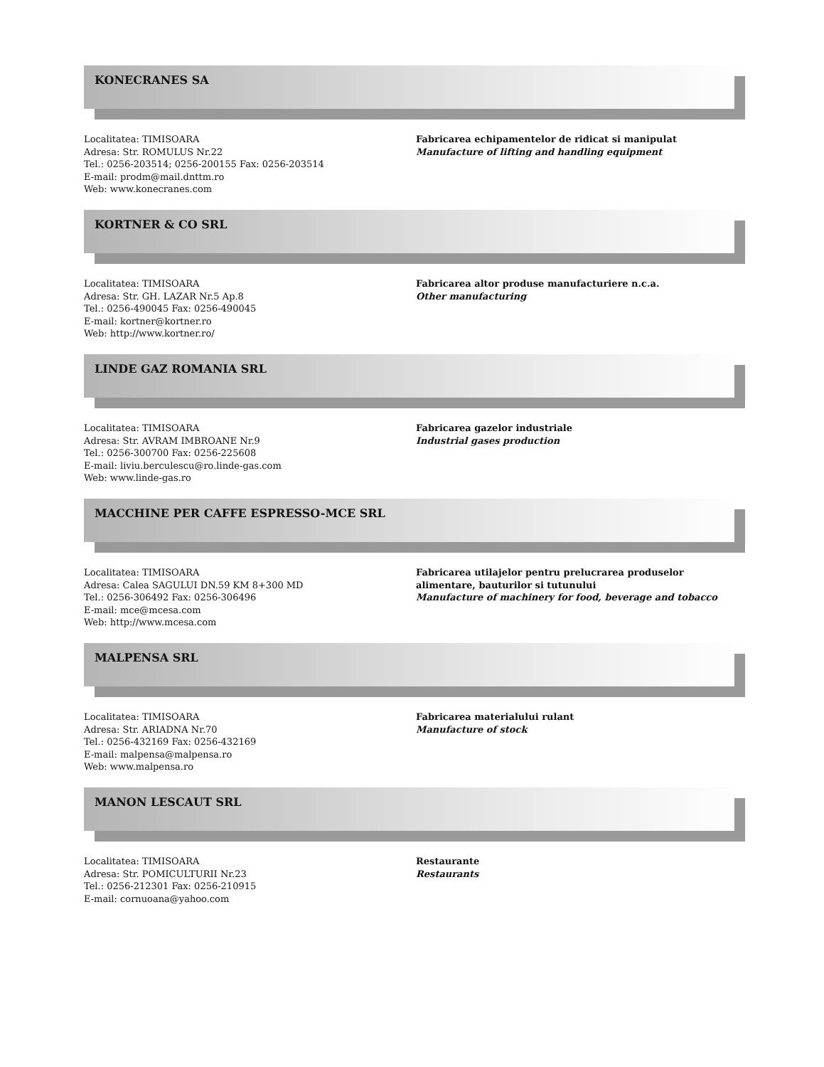KONECRANES SA
Localitatea: TIMISOARA
Adresa: Str. ROMULUS Nr.22
Tel.: 0256-203514; 0256-200155 Fax: 0256-203514
E-mail: prodm@mail.dnttm.ro
Web: www.konecranes.com
Fabricarea echipamentelor de ridicat si manipulat
Manufacture of lifting and handling equipment
KORTNER & CO SRL
Localitatea: TIMISOARA
Adresa: Str. GH. LAZAR Nr.5 Ap.8
Tel.: 0256-490045 Fax: 0256-490045
E-mail: kortner@kortner.ro
Web: http://www.kortner.ro/
Fabricarea altor produse manufacturiere n.c.a.
Other manufacturing
LINDE GAZ ROMANIA SRL
Localitatea: TIMISOARA
Adresa: Str. AVRAM IMBROANE Nr.9
Tel.: 0256-300700 Fax: 0256-225608
E-mail: liviu.berculescu@ro.linde-gas.com
Web: www.linde-gas.ro
Fabricarea gazelor industriale
Industrial gases production
MACCHINE PER CAFFE ESPRESSO-MCE SRL
Localitatea: TIMISOARA
Adresa: Calea SAGULUI DN.59 KM 8+300 MD
Tel.: 0256-306492 Fax: 0256-306496
E-mail: mce@mcesa.com
Web: http://www.mcesa.com
Fabricarea utilajelor pentru prelucrarea produselor alimentare, bauturilor si tutunului
Manufacture of machinery for food, beverage and tobacco
MALPENSA SRL
Localitatea: TIMISOARA
Adresa: Str. ARIADNA Nr.70
Tel.: 0256-432169 Fax: 0256-432169
E-mail: malpensa@malpensa.ro
Web: www.malpensa.ro
Fabricarea materialului rulant
Manufacture of stock
MANON LESCAUT SRL
Localitatea: TIMISOARA
Adresa: Str. POMICULTURII Nr.23
Tel.: 0256-212301 Fax: 0256-210915
E-mail: cornuoana@yahoo.com
Restaurante
Restaurants